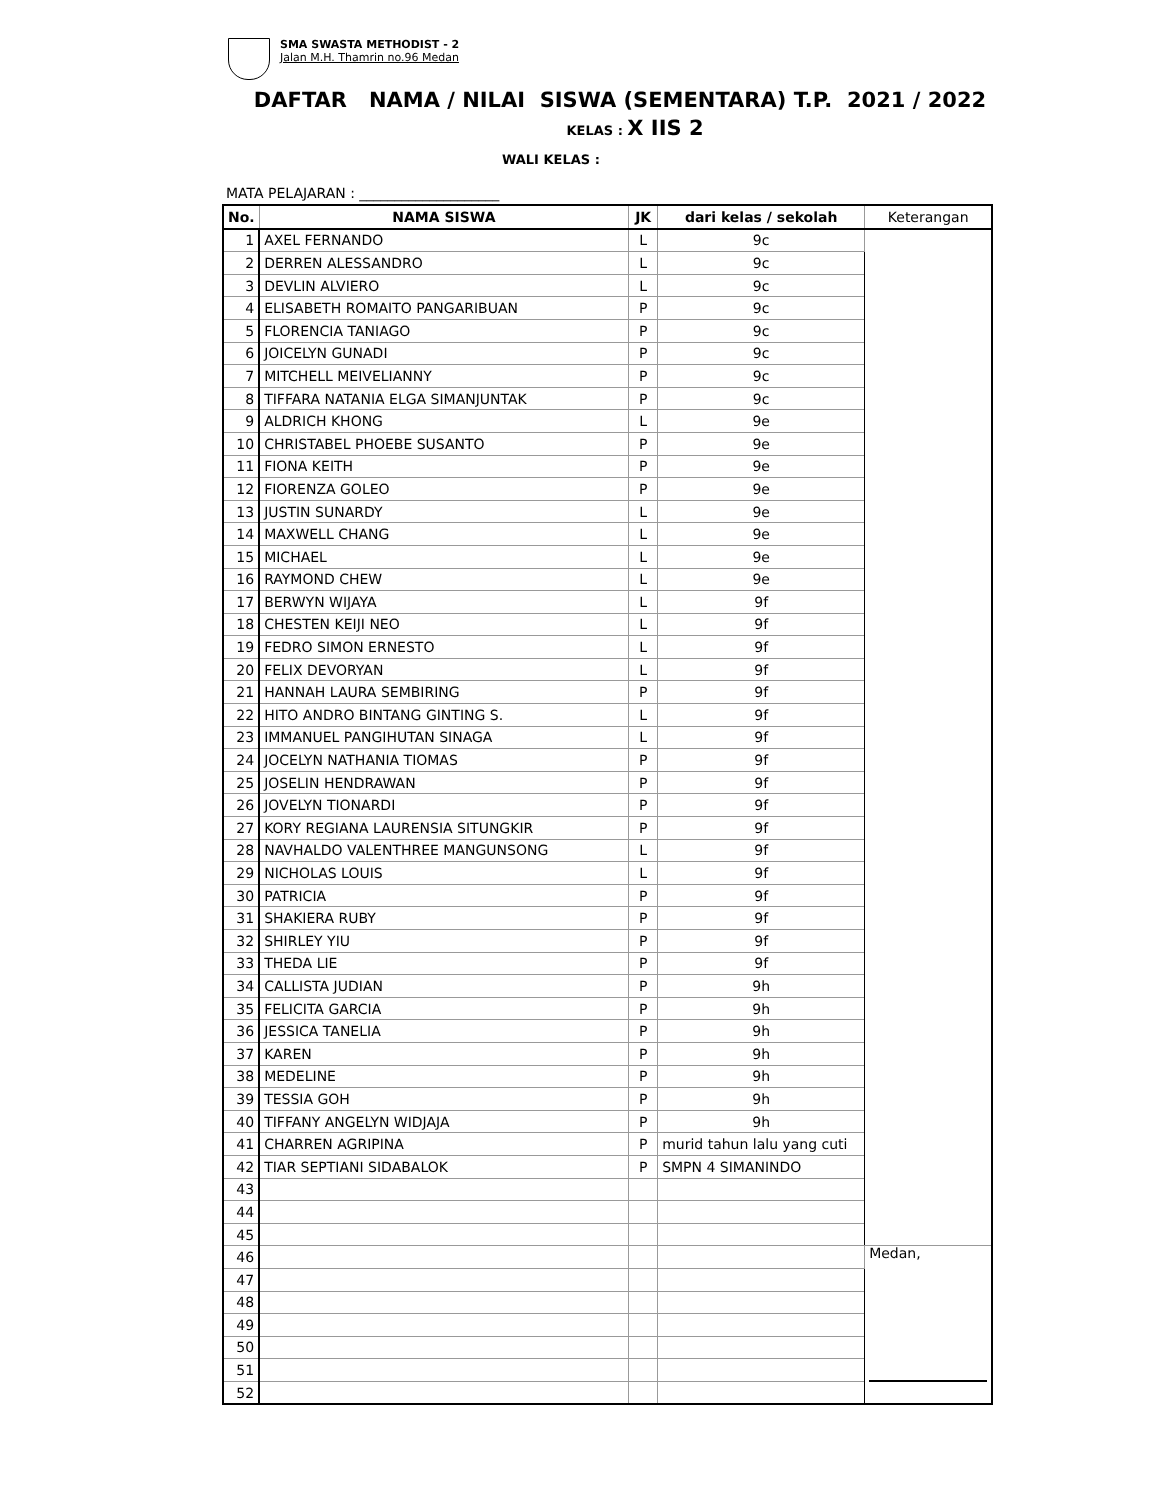SMA SWASTA METHODIST - 2
Jalan M.H. Thamrin no.96 Medan
DAFTAR NAMA / NILAI SISWA (SEMENTARA) T.P. 2021 / 2022
KELAS : X IIS 2
WALI KELAS :
MATA PELAJARAN : ____________________
| No. | NAMA SISWA | JK | dari kelas / sekolah | Keterangan |
| --- | --- | --- | --- | --- |
| 1 | AXEL FERNANDO | L | 9c | |
| 2 | DERREN ALESSANDRO | L | 9c | |
| 3 | DEVLIN ALVIERO | L | 9c | |
| 4 | ELISABETH ROMAITO PANGARIBUAN | P | 9c | |
| 5 | FLORENCIA TANIAGO | P | 9c | |
| 6 | JOICELYN GUNADI | P | 9c | |
| 7 | MITCHELL MEIVELIANNY | P | 9c | |
| 8 | TIFFARA NATANIA ELGA SIMANJUNTAK | P | 9c | |
| 9 | ALDRICH KHONG | L | 9e | |
| 10 | CHRISTABEL PHOEBE SUSANTO | P | 9e | |
| 11 | FIONA KEITH | P | 9e | |
| 12 | FIORENZA GOLEO | P | 9e | |
| 13 | JUSTIN SUNARDY | L | 9e | |
| 14 | MAXWELL CHANG | L | 9e | |
| 15 | MICHAEL | L | 9e | |
| 16 | RAYMOND CHEW | L | 9e | |
| 17 | BERWYN WIJAYA | L | 9f | |
| 18 | CHESTEN KEIJI NEO | L | 9f | |
| 19 | FEDRO SIMON ERNESTO | L | 9f | |
| 20 | FELIX DEVORYAN | L | 9f | |
| 21 | HANNAH LAURA SEMBIRING | P | 9f | |
| 22 | HITO ANDRO BINTANG GINTING S. | L | 9f | |
| 23 | IMMANUEL PANGIHUTAN SINAGA | L | 9f | |
| 24 | JOCELYN NATHANIA TIOMAS | P | 9f | |
| 25 | JOSELIN HENDRAWAN | P | 9f | |
| 26 | JOVELYN TIONARDI | P | 9f | |
| 27 | KORY REGIANA LAURENSIA SITUNGKIR | P | 9f | |
| 28 | NAVHALDO VALENTHREE MANGUNSONG | L | 9f | |
| 29 | NICHOLAS LOUIS | L | 9f | |
| 30 | PATRICIA | P | 9f | |
| 31 | SHAKIERA RUBY | P | 9f | |
| 32 | SHIRLEY YIU | P | 9f | |
| 33 | THEDA LIE | P | 9f | |
| 34 | CALLISTA JUDIAN | P | 9h | |
| 35 | FELICITA GARCIA | P | 9h | |
| 36 | JESSICA TANELIA | P | 9h | |
| 37 | KAREN | P | 9h | |
| 38 | MEDELINE | P | 9h | |
| 39 | TESSIA GOH | P | 9h | |
| 40 | TIFFANY ANGELYN WIDJAJA | P | 9h | |
| 41 | CHARREN AGRIPINA | P | murid tahun lalu yang cuti | |
| 42 | TIAR SEPTIANI SIDABALOK | P | SMPN 4 SIMANINDO | |
| 43 | | | | |
| 44 | | | | |
| 45 | | | | |
| 46 | | | | Medan, |
| 47 | | | | |
| 48 | | | | |
| 49 | | | | |
| 50 | | | | |
| 51 | | | | |
| 52 | | | | |